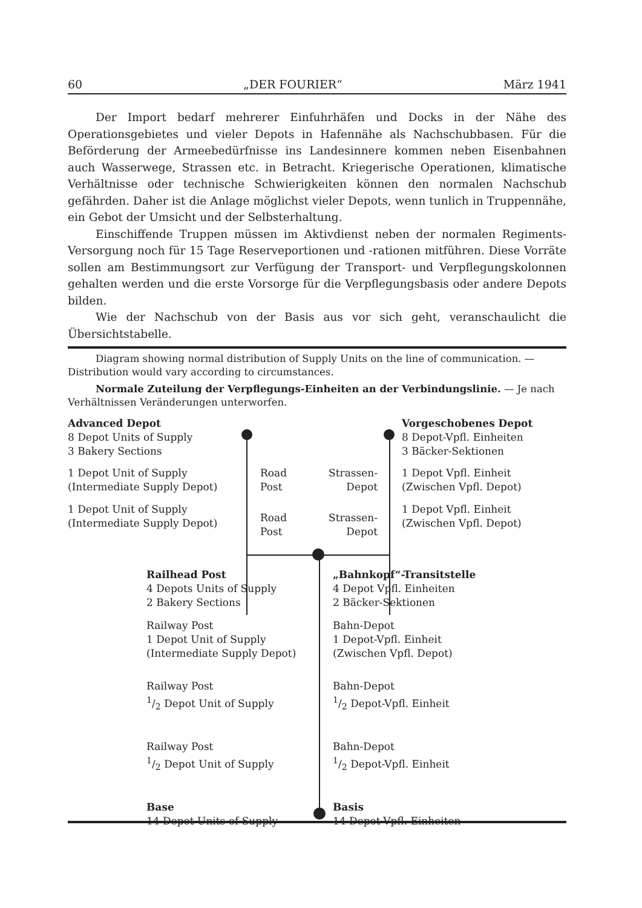60 „DER FOURIER“März 1941
Der Import bedarf mehrerer Einfuhrhäfen und Docks in der Nähe des Operationsgebietes und vieler Depots in Hafennähe als Nachschubbasen. Für die Beförderung der Armeebedürfnisse ins Landesinnere kommen neben Eisenbahnen auch Wasserwege, Strassen etc. in Betracht. Kriegerische Operationen, klimatische Verhältnisse oder technische Schwierigkeiten können den normalen Nachschub gefährden. Daher ist die Anlage möglichst vieler Depots, wenn tunlich in Truppennähe, ein Gebot der Umsicht und der Selbsterhaltung.
Einschiffende Truppen müssen im Aktivdienst neben der normalen Regiments-Versorgung noch für 15 Tage Reserveportionen und -rationen mitführen. Diese Vorräte sollen am Bestimmungsort zur Verfügung der Transport- und Verpflegungskolonnen gehalten werden und die erste Vorsorge für die Verpflegungsbasis oder andere Depots bilden.
Wie der Nachschub von der Basis aus vor sich geht, veranschaulicht die Übersichtstabelle.
Diagram showing normal distribution of Supply Units on the line of communication. — Distribution would vary according to circumstances.
Normale Zuteilung der Verpflegungs-Einheiten an der Verbindungslinie. — Je nach Verhältnissen Veränderungen unterworfen.
Advanced Depot
8 Depot Units of Supply
3 Bakery Sections
Vorgeschobenes Depot
8 Depot-Vpfl. Einheiten
3 Bäcker-Sektionen
1 Depot Unit of Supply
(Intermediate Supply Depot)
Road
Post
Strassen-
Depot
1 Depot Vpfl. Einheit
(Zwischen Vpfl. Depot)
1 Depot Unit of Supply
(Intermediate Supply Depot)
Road
Post
Strassen-
Depot
1 Depot Vpfl. Einheit
(Zwischen Vpfl. Depot)
Railhead Post
4 Depots Units of Supply
2 Bakery Sections
„Bahnkopf“-Transitstelle
4 Depot Vpfl. Einheiten
2 Bäcker-Sektionen
Railway Post
1 Depot Unit of Supply
(Intermediate Supply Depot)
Bahn-Depot
1 Depot-Vpfl. Einheit
(Zwischen Vpfl. Depot)
Railway Post
1/2 Depot Unit of Supply
Bahn-Depot
1/2 Depot-Vpfl. Einheit
Railway Post
1/2 Depot Unit of Supply
Bahn-Depot
1/2 Depot-Vpfl. Einheit
Base
14 Depot Units of Supply
Basis
14 Depot-Vpfl. Einheiten